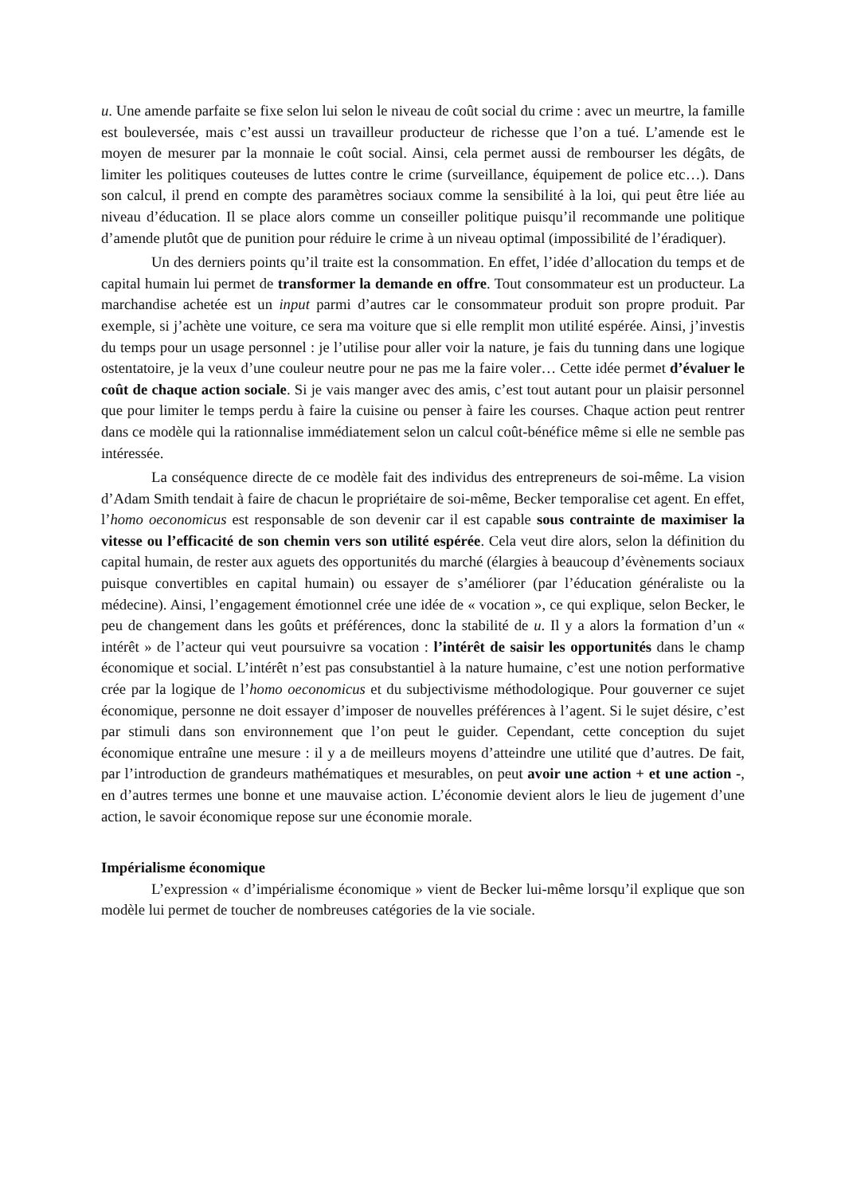u. Une amende parfaite se fixe selon lui selon le niveau de coût social du crime : avec un meurtre, la famille est bouleversée, mais c’est aussi un travailleur producteur de richesse que l’on a tué. L’amende est le moyen de mesurer par la monnaie le coût social. Ainsi, cela permet aussi de rembourser les dégâts, de limiter les politiques couteuses de luttes contre le crime (surveillance, équipement de police etc…). Dans son calcul, il prend en compte des paramètres sociaux comme la sensibilité à la loi, qui peut être liée au niveau d’éducation. Il se place alors comme un conseiller politique puisqu’il recommande une politique d’amende plutôt que de punition pour réduire le crime à un niveau optimal (impossibilité de l’éradiquer).
Un des derniers points qu’il traite est la consommation. En effet, l’idée d’allocation du temps et de capital humain lui permet de transformer la demande en offre. Tout consommateur est un producteur. La marchandise achetée est un input parmi d’autres car le consommateur produit son propre produit. Par exemple, si j’achète une voiture, ce sera ma voiture que si elle remplit mon utilité espérée. Ainsi, j’investis du temps pour un usage personnel : je l’utilise pour aller voir la nature, je fais du tunning dans une logique ostentatoire, je la veux d’une couleur neutre pour ne pas me la faire voler… Cette idée permet d’évaluer le coût de chaque action sociale. Si je vais manger avec des amis, c’est tout autant pour un plaisir personnel que pour limiter le temps perdu à faire la cuisine ou penser à faire les courses. Chaque action peut rentrer dans ce modèle qui la rationnalise immédiatement selon un calcul coût-bénéfice même si elle ne semble pas intéressée.
La conséquence directe de ce modèle fait des individus des entrepreneurs de soi-même. La vision d’Adam Smith tendait à faire de chacun le propriétaire de soi-même, Becker temporalise cet agent. En effet, l’homo oeconomicus est responsable de son devenir car il est capable sous contrainte de maximiser la vitesse ou l’efficacité de son chemin vers son utilité espérée. Cela veut dire alors, selon la définition du capital humain, de rester aux aguets des opportunités du marché (élargies à beaucoup d’évènements sociaux puisque convertibles en capital humain) ou essayer de s’améliorer (par l’éducation généraliste ou la médecine). Ainsi, l’engagement émotionnel crée une idée de « vocation », ce qui explique, selon Becker, le peu de changement dans les goûts et préférences, donc la stabilité de u. Il y a alors la formation d’un « intérêt » de l’acteur qui veut poursuivre sa vocation : l’intérêt de saisir les opportunités dans le champ économique et social. L’intérêt n’est pas consubstantiel à la nature humaine, c’est une notion performative crée par la logique de l’homo oeconomicus et du subjectivisme méthodologique. Pour gouverner ce sujet économique, personne ne doit essayer d’imposer de nouvelles préférences à l’agent. Si le sujet désire, c’est par stimuli dans son environnement que l’on peut le guider. Cependant, cette conception du sujet économique entraîne une mesure : il y a de meilleurs moyens d’atteindre une utilité que d’autres. De fait, par l’introduction de grandeurs mathématiques et mesurables, on peut avoir une action + et une action -, en d’autres termes une bonne et une mauvaise action. L’économie devient alors le lieu de jugement d’une action, le savoir économique repose sur une économie morale.
Impérialisme économique
L’expression « d’impérialisme économique » vient de Becker lui-même lorsqu’il explique que son modèle lui permet de toucher de nombreuses catégories de la vie sociale.